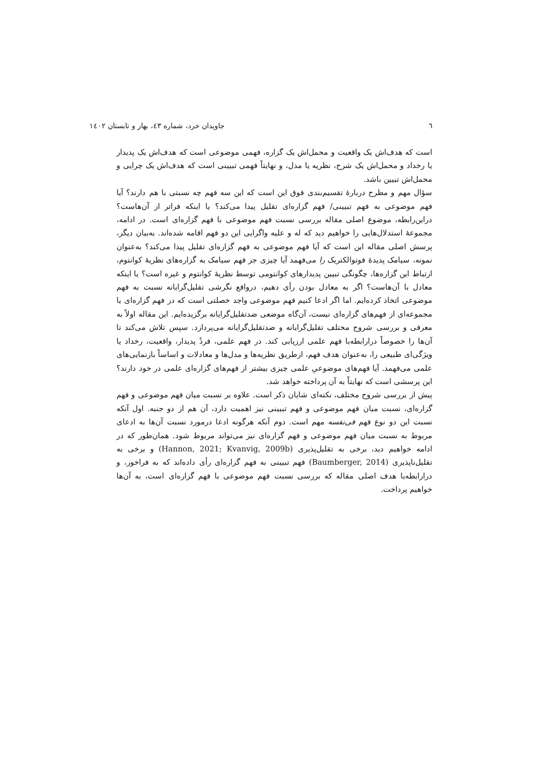٦ جاویدان خرد، شماره ٤٣، بهار و تابستان ١٤٠٢
است که هدف‌اش یک واقعیت و محمل‌اش یک گزاره، فهمی موضوعی است که هدف‌اش یک پدیدار یا رخداد و محمل‌اش یک شرح، نظریه یا مدل، و نهایتاً فهمی تبیینی است که هدف‌اش یک چرایی و محمل‌اش تبیین باشد.
سؤال مهم و مطرح دربارهٔ تقسیم‌بندی فوق این است که این سه فهم چه نسبتی با هم دارند؟ آیا فهم موضوعی به فهم تبیینی/ فهم گزاره‌ای تقلیل پیدا می‌کند؟ یا اینکه فراتر از آن‌هاست؟ دراین‌رابطه، موضوع اصلی مقاله بررسی نسبت فهم موضوعی با فهم گزاره‌ای است. در ادامه، مجموعهٔ استدلال‌هایی را خواهیم دید که له و علیه واگرایی این دو فهم اقامه شده‌اند. به‌بیان دیگر، پرسش اصلی مقاله این است که آیا فهم موضوعی به فهم گزاره‌ای تقلیل پیدا می‌کند؟ به‌عنوان نمونه، سیامک پدیدهٔ فوتوالکتریک را می‌فهمد آیا چیزی جز فهم سیامک به گزاره‌های نظریهٔ کوانتوم، ارتباط این گزاره‌ها، چگونگی تبیین پدیدارهای کوانتومی توسط نظریهٔ کوانتوم و غیره است؟ یا اینکه معادل با آن‌هاست؟ اگر به معادل بودن رأی دهیم، درواقع نگرشی تقلیل‌گرایانه نسبت به فهم موضوعی اتخاذ کرده‌ایم. اما اگر ادعا کنیم فهم موضوعی واجد خصلتی است که در فهم گزاره‌ای یا مجموعه‌ای از فهم‌های گزاره‌ای نیست، آن‌گاه موضعی ضدتقلیل‌گرایانه برگزیده‌ایم. این مقاله اولاً به معرفی و بررسی شروح مختلف تقلیل‌گرایانه و ضدتقلیل‌گرایانه می‌پردازد. سپس تلاش می‌کند تا آن‌ها را خصوصاً درارابطه‌با فهم علمی ارزیابی کند. در فهم علمی، فردْ پدیدار، واقعیت، رخداد یا ویژگی‌ای طبیعی را، به‌عنوان هدف فهم، ازطریق نظریه‌ها و مدل‌ها و معادلات و اساساً بازنمایی‌های علمی می‌فهمد. آیا فهم‌های موضوعیِ علمی چیزی بیشتر از فهم‌های گزاره‌ای علمی در خود دارند؟ این پرسشی است که نهایتاً به آن پرداخته خواهد شد.
پیش از بررسی شروح مختلف، نکته‌ای شایان ذکر است. علاوه بر نسبت میان فهم موضوعی و فهم گزاره‌ای، نسبت میان فهم موضوعی و فهم تبیینی نیز اهمیت دارد، آن هم از دو جنبه. اول آنکه نسبت این دو نوع فهم فی‌نفسه مهم است. دوم آنکه هرگونه ادعا درمورد نسبت آن‌ها به ادعای مربوط به نسبت میان فهم موضوعی و فهم گزاره‌ای نیز می‌تواند مربوط شود. همان‌طور که در ادامه خواهیم دید، برخی به تقلیل‌پذیری (Hannon, 2021; Kvanvig, 2009b) و برخی به تقلیل‌ناپذیری (Baumberger, 2014) فهم تبیینی به فهم گزاره‌ای رأی داده‌اند که به فراخور، و درارابطه‌با هدف اصلی مقاله که بررسی نسبت فهم موضوعی با فهم گزاره‌ای است، به آن‌ها خواهیم پرداخت.